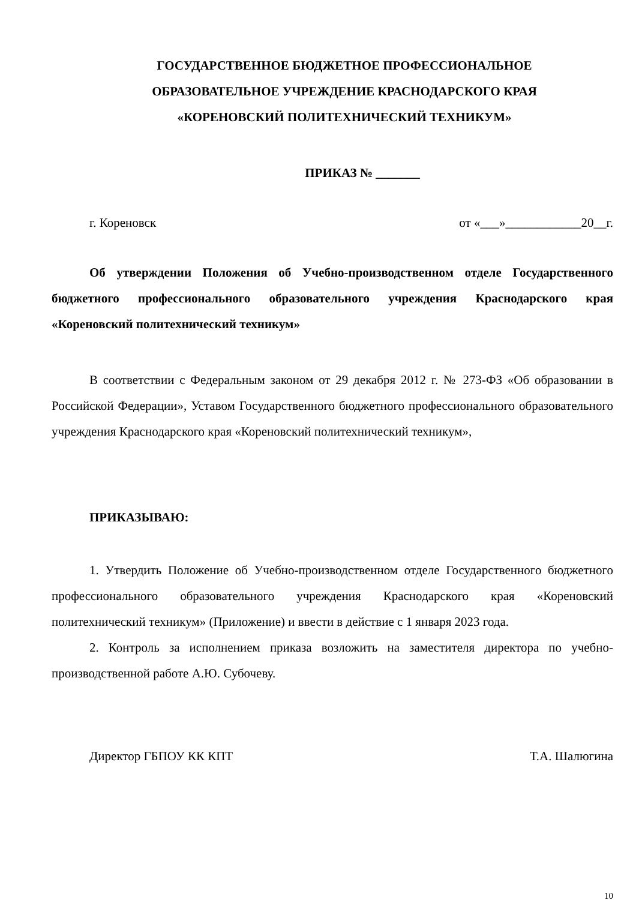ГОСУДАРСТВЕННОЕ БЮДЖЕТНОЕ ПРОФЕССИОНАЛЬНОЕ
ОБРАЗОВАТЕЛЬНОЕ УЧРЕЖДЕНИЕ КРАСНОДАРСКОГО КРАЯ
«КОРЕНОВСКИЙ ПОЛИТЕХНИЧЕСКИЙ ТЕХНИКУМ»
ПРИКАЗ № _______
г. Кореновск от «___»____________20__г.
Об утверждении Положения об Учебно-производственном отделе Государственного бюджетного профессионального образовательного учреждения Краснодарского края «Кореновский политехнический техникум»
В соответствии с Федеральным законом от 29 декабря 2012 г. № 273-ФЗ «Об образовании в Российской Федерации», Уставом Государственного бюджетного профессионального образовательного учреждения Краснодарского края «Кореновский политехнический техникум»,
ПРИКАЗЫВАЮ:
1. Утвердить Положение об Учебно-производственном отделе Государственного бюджетного профессионального образовательного учреждения Краснодарского края «Кореновский политехнический техникум» (Приложение) и ввести в действие с 1 января 2023 года.
2. Контроль за исполнением приказа возложить на заместителя директора по учебно-производственной работе А.Ю. Субочеву.
Директор ГБПОУ КК КПТ Т.А. Шалюгина
10